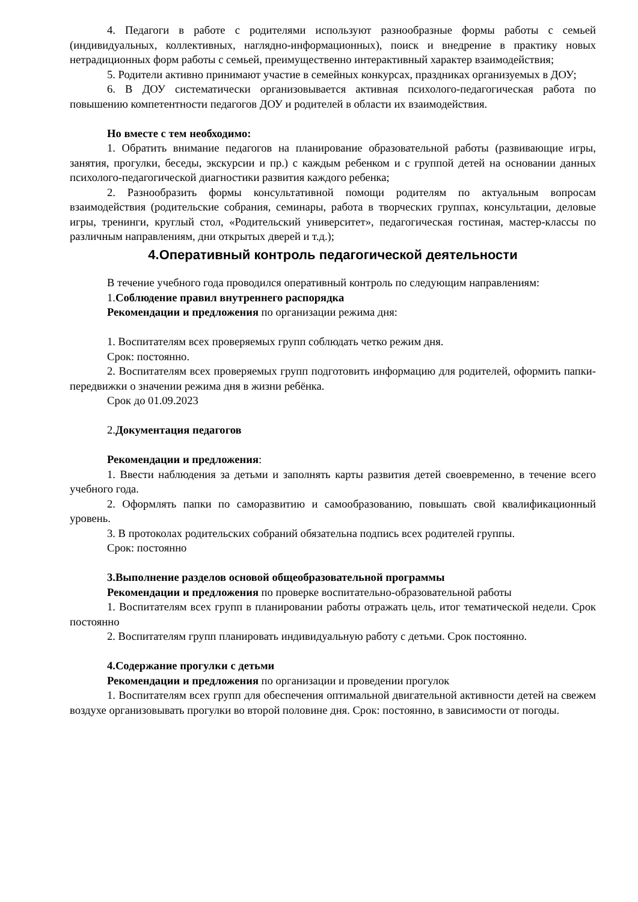4. Педагоги в работе с родителями используют разнообразные формы работы с семьей (индивидуальных, коллективных, наглядно-информационных), поиск и внедрение в практику новых нетрадиционных форм работы с семьей, преимущественно интерактивный характер взаимодействия;
5. Родители активно принимают участие в семейных конкурсах, праздниках организуемых в ДОУ;
6. В ДОУ систематически организовывается активная психолого-педагогическая работа по повышению компетентности педагогов ДОУ и родителей в области их взаимодействия.
Но вместе с тем необходимо:
1. Обратить внимание педагогов на планирование образовательной работы (развивающие игры, занятия, прогулки, беседы, экскурсии и пр.) с каждым ребенком и с группой детей на основании данных психолого-педагогической диагностики развития каждого ребенка;
2. Разнообразить формы консультативной помощи родителям по актуальным вопросам взаимодействия (родительские собрания, семинары, работа в творческих группах, консультации, деловые игры, тренинги, круглый стол, «Родительский университет», педагогическая гостиная, мастер-классы по различным направлениям, дни открытых дверей и т.д.);
4.Оперативный контроль педагогической деятельности
В течение учебного года проводился оперативный контроль по следующим направлениям:
1.Соблюдение правил внутреннего распорядка
Рекомендации и предложения по организации режима дня:
1. Воспитателям всех проверяемых групп соблюдать четко режим дня.
Срок: постоянно.
2. Воспитателям всех проверяемых групп подготовить информацию для родителей, оформить папки-передвижки о значении режима дня в жизни ребёнка.
Срок до 01.09.2023
2.Документация педагогов
Рекомендации и предложения:
1. Ввести наблюдения за детьми и заполнять карты развития детей своевременно, в течение всего учебного года.
2. Оформлять папки по саморазвитию и самообразованию, повышать свой квалификационный уровень.
3. В протоколах родительских собраний обязательна подпись всех родителей группы.
Срок: постоянно
3.Выполнение разделов основой общеобразовательной программы
Рекомендации и предложения по проверке воспитательно-образовательной работы
1. Воспитателям всех групп в планировании работы отражать цель, итог тематической недели. Срок постоянно
2. Воспитателям групп планировать индивидуальную работу с детьми. Срок постоянно.
4.Содержание прогулки с детьми
Рекомендации и предложения по организации и проведении прогулок
1. Воспитателям всех групп для обеспечения оптимальной двигательной активности детей на свежем воздухе организовывать прогулки во второй половине дня. Срок: постоянно, в зависимости от погоды.